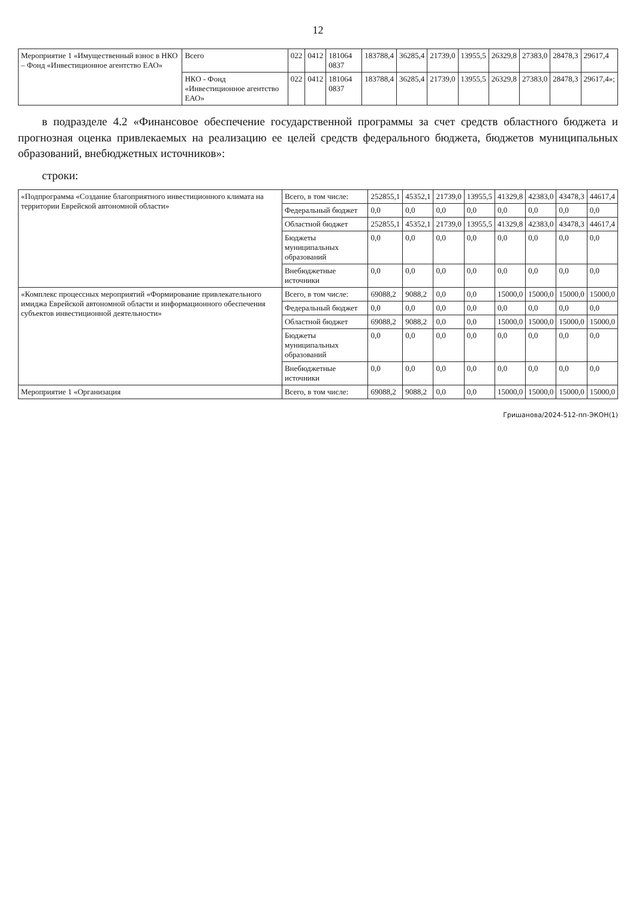12
| Мероприятие 1 «Имущественный взнос в НКО – Фонд «Инвестиционное агентство ЕАО» | Всего | 022 | 0412 | 181064 0837 | 183788,4 | 36285,4 | 21739,0 | 13955,5 | 26329,8 | 27383,0 | 28478,3 | 29617,4 |
| | НКО - Фонд «Инвестиционное агентство ЕАО» | 022 | 0412 | 181064 0837 | 183788,4 | 36285,4 | 21739,0 | 13955,5 | 26329,8 | 27383,0 | 28478,3 | 29617,4»; |
в подразделе 4.2 «Финансовое обеспечение государственной программы за счет средств областного бюджета и прогнозная оценка привлекаемых на реализацию ее целей средств федерального бюджета, бюджетов муниципальных образований, внебюджетных источников»:
строки:
| «Подпрограмма «Создание благоприятного инвестиционного климата на территории Еврейской автономной области» | Всего, в том числе: | 252855,1 | 45352,1 | 21739,0 | 13955,5 | 41329,8 | 42383,0 | 43478,3 | 44617,4 |
| | Федеральный бюджет | 0,0 | 0,0 | 0,0 | 0,0 | 0,0 | 0,0 | 0,0 | 0,0 |
| | Областной бюджет | 252855,1 | 45352,1 | 21739,0 | 13955,5 | 41329,8 | 42383,0 | 43478,3 | 44617,4 |
| | Бюджеты муниципальных образований | 0,0 | 0,0 | 0,0 | 0,0 | 0,0 | 0,0 | 0,0 | 0,0 |
| | Внебюджетные источники | 0,0 | 0,0 | 0,0 | 0,0 | 0,0 | 0,0 | 0,0 | 0,0 |
| «Комплекс процессных мероприятий «Формирование привлекательного имиджа Еврейской автономной области и информационного обеспечения субъектов инвестиционной деятельности» | Всего, в том числе: | 69088,2 | 9088,2 | 0,0 | 0,0 | 15000,0 | 15000,0 | 15000,0 | 15000,0 |
| | Федеральный бюджет | 0,0 | 0,0 | 0,0 | 0,0 | 0,0 | 0,0 | 0,0 | 0,0 |
| | Областной бюджет | 69088,2 | 9088,2 | 0,0 | 0,0 | 15000,0 | 15000,0 | 15000,0 | 15000,0 |
| | Бюджеты муниципальных образований | 0,0 | 0,0 | 0,0 | 0,0 | 0,0 | 0,0 | 0,0 | 0,0 |
| | Внебюджетные источники | 0,0 | 0,0 | 0,0 | 0,0 | 0,0 | 0,0 | 0,0 | 0,0 |
| Мероприятие 1 «Организация | Всего, в том числе: | 69088,2 | 9088,2 | 0,0 | 0,0 | 15000,0 | 15000,0 | 15000,0 | 15000,0 |
Гришанова/2024-512-пп-ЭКОН(1)